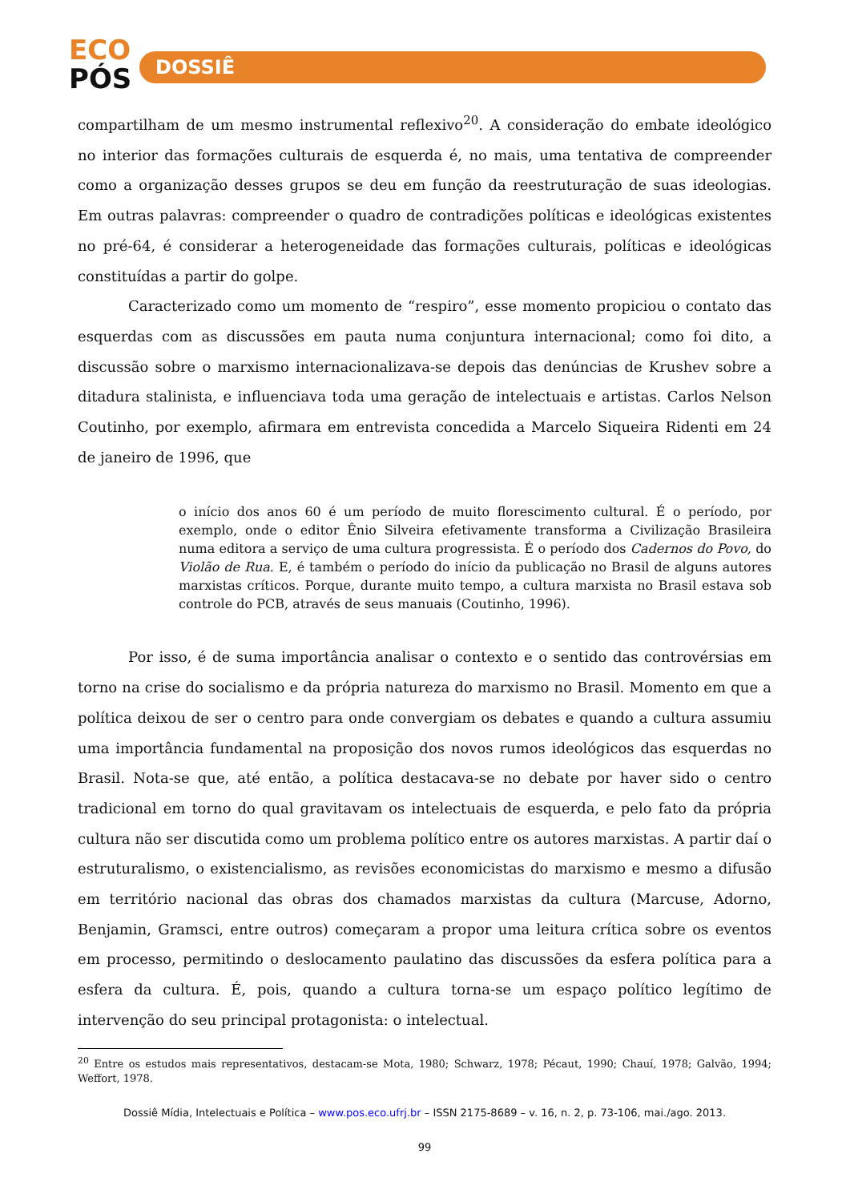ECO
PÓS
DOSSIÊ
compartilham de um mesmo instrumental reflexivo<sup>20</sup>. A consideração do embate ideológico no interior das formações culturais de esquerda é, no mais, uma tentativa de compreender como a organização desses grupos se deu em função da reestruturação de suas ideologias. Em outras palavras: compreender o quadro de contradições políticas e ideológicas existentes no pré-64, é considerar a heterogeneidade das formações culturais, políticas e ideológicas constituídas a partir do golpe.
Caracterizado como um momento de “respiro”, esse momento propiciou o contato das esquerdas com as discussões em pauta numa conjuntura internacional; como foi dito, a discussão sobre o marxismo internacionalizava-se depois das denúncias de Krushev sobre a ditadura stalinista, e influenciava toda uma geração de intelectuais e artistas. Carlos Nelson Coutinho, por exemplo, afirmara em entrevista concedida a Marcelo Siqueira Ridenti em 24 de janeiro de 1996, que
o início dos anos 60 é um período de muito florescimento cultural. É o período, por exemplo, onde o editor Ênio Silveira efetivamente transforma a Civilização Brasileira numa editora a serviço de uma cultura progressista. É o período dos Cadernos do Povo, do Violão de Rua. E, é também o período do início da publicação no Brasil de alguns autores marxistas críticos. Porque, durante muito tempo, a cultura marxista no Brasil estava sob controle do PCB, através de seus manuais (Coutinho, 1996).
Por isso, é de suma importância analisar o contexto e o sentido das controvérsias em torno na crise do socialismo e da própria natureza do marxismo no Brasil. Momento em que a política deixou de ser o centro para onde convergiam os debates e quando a cultura assumiu uma importância fundamental na proposição dos novos rumos ideológicos das esquerdas no Brasil. Nota-se que, até então, a política destacava-se no debate por haver sido o centro tradicional em torno do qual gravitavam os intelectuais de esquerda, e pelo fato da própria cultura não ser discutida como um problema político entre os autores marxistas. A partir daí o estruturalismo, o existencialismo, as revisões economicistas do marxismo e mesmo a difusão em território nacional das obras dos chamados marxistas da cultura (Marcuse, Adorno, Benjamin, Gramsci, entre outros) começaram a propor uma leitura crítica sobre os eventos em processo, permitindo o deslocamento paulatino das discussões da esfera política para a esfera da cultura. É, pois, quando a cultura torna-se um espaço político legítimo de intervenção do seu principal protagonista: o intelectual.
<sup>20</sup> Entre os estudos mais representativos, destacam-se Mota, 1980; Schwarz, 1978; Pécaut, 1990; Chauí, 1978; Galvão, 1994; Weffort, 1978.
Dossiê Mídia, Intelectuais e Política – www.pos.eco.ufrj.br – ISSN 2175-8689 – v. 16, n. 2, p. 73-106, mai./ago. 2013.
99